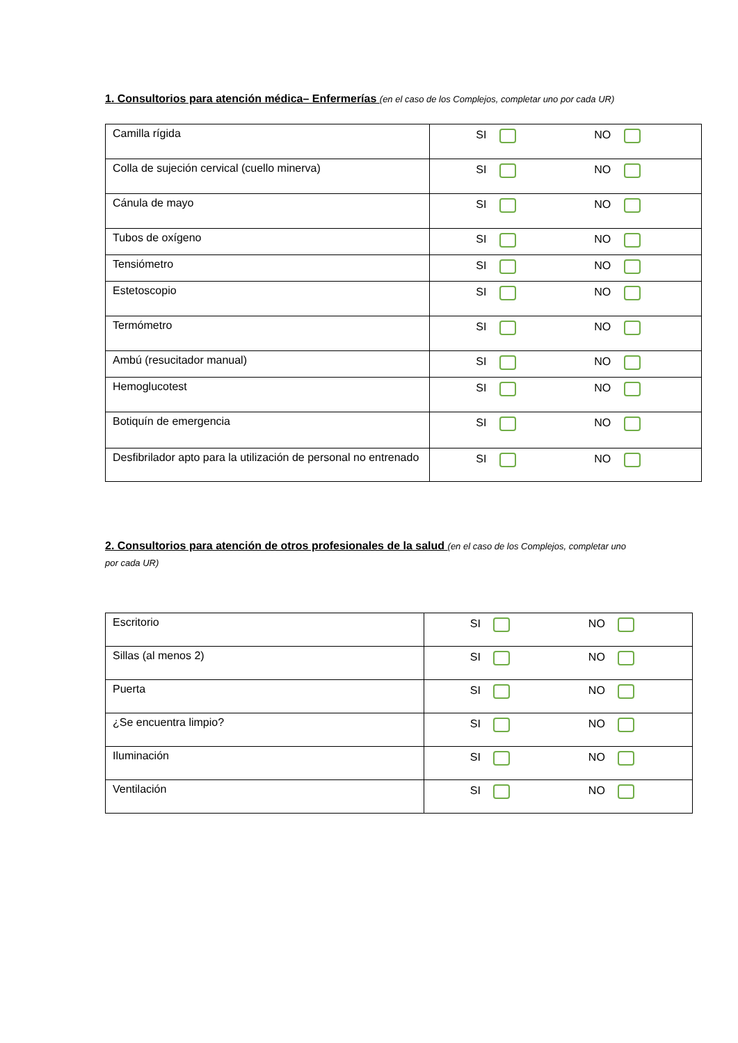1. Consultorios para atención médica– Enfermerías (en el caso de los Complejos, completar uno por cada UR)
| Camilla rígida | SI NO |
| Colla de sujeción cervical (cuello minerva) | SI NO |
| Cánula de mayo | SI NO |
| Tubos de oxígeno | SI NO |
| Tensiómetro | SI NO |
| Estetoscopio | SI NO |
| Termómetro | SI NO |
| Ambú (resucitador manual) | SI NO |
| Hemoglucotest | SI NO |
| Botiquín de emergencia | SI NO |
| Desfibrilador apto para la utilización de personal no entrenado | SI NO |
2. Consultorios para atención de otros profesionales de la salud (en el caso de los Complejos, completar uno por cada UR)
| Escritorio | SI NO |
| Sillas (al menos 2) | SI NO |
| Puerta | SI NO |
| ¿Se encuentra limpio? | SI NO |
| Iluminación | SI NO |
| Ventilación | SI NO |